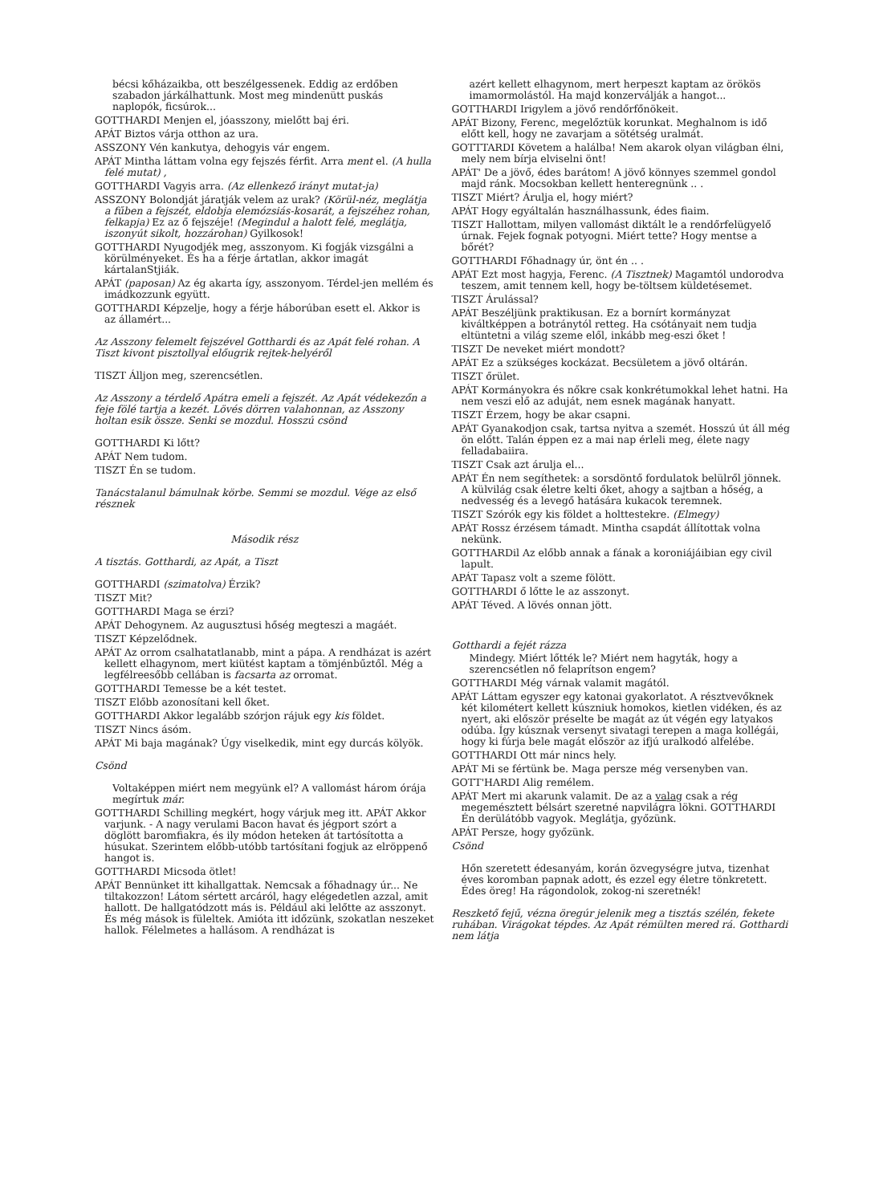bécsi kőházaikba, ott beszélgessenek. Eddig az erdőben szabadon járkálhattunk. Most meg mindenütt puskás naplopók, ficsúrok...
GOTTHARDI Menjen el, jóasszony, mielőtt baj éri.
APÁT Biztos várja otthon az ura.
ASSZONY Vén kankutya, dehogyis vár engem.
APÁT Mintha láttam volna egy fejszés férfit. Arra ment el. (A hulla felé mutat) ,
GOTTHARDI Vagyis arra. (Az ellenkező irányt mutat-ja)
ASSZONY Bolondját járatják velem az urak? (Körül-néz, meglátja a fűben a fejszét, eldobja elemózsiás-kosarát, a fejszéhez rohan, felkapja) Ez az ő fejszéje! (Megindul a halott felé, meglátja, iszonyút sikolt, hozzárohan) Gyilkosok!
GOTTHARDI Nyugodjék meg, asszonyom. Ki fogják vizsgálni a körülményeket. És ha a férje ártatlan, akkor imagát kártalanStjiák.
APÁT (paposan) Az ég akarta így, asszonyom. Térdel-jen mellém és imádkozzunk együtt.
GOTTHARDI Képzelje, hogy a férje háborúban esett el. Akkor is az államért...
Az Asszony felemelt fejszével Gotthardi és az Apát felé rohan. A Tiszt kivont pisztollyal előugrik rejtek-helyéről
TISZT Álljon meg, szerencsétlen.
Az Asszony a térdelő Apátra emeli a fejszét. Az Apát védekezőn a feje fölé tartja a kezét. Lövés dörren valahonnan, az Asszony holtan esik össze. Senki se mozdul. Hosszú csönd
GOTTHARDI Ki lőtt?
APÁT Nem tudom.
TISZT Én se tudom.
Tanácstalanul bámulnak körbe. Semmi se mozdul. Vége az első résznek
Második rész
A tisztás. Gotthardi, az Apát, a Tiszt
GOTTHARDI (szimatolva) Érzik?
TISZT Mit?
GOTTHARDI Maga se érzi?
APÁT Dehogynem. Az augusztusi hőség megteszi a magáét.
TISZT Képzelődnek.
APÁT Az orrom csalhatatlanabb, mint a pápa. A rendházat is azért kellett elhagynom, mert kiütést kaptam a tömjénbűztől. Még a legfélreesőbb cellában is facsarta az orromat.
GOTTHARDI Temesse be a két testet.
TISZT Előbb azonosítani kell őket.
GOTTHARDI Akkor legalább szórjon rájuk egy kis földet.
TISZT Nincs ásóm.
APÁT Mi baja magának? Úgy viselkedik, mint egy durcás kölyök.
Csönd
Voltaképpen miért nem megyünk el? A vallomást három órája megírtuk már.
GOTTHARDI Schilling megkért, hogy várjuk meg itt. APÁT Akkor varjunk. - A nagy verulami Bacon havat és jégport szórt a döglött baromfiakra, és ily módon heteken át tartósította a húsukat. Szerintem előbb-utóbb tartósítani fogjuk az elröppenő hangot is.
GOTTHARDI Micsoda ötlet!
APÁT Bennünket itt kihallgattak. Nemcsak a főhadnagy úr... Ne tiltakozzon! Látom sértett arcáról, hagy elégedetlen azzal, amit hallott. De hallgatódzott más is. Például aki lelőtte az asszonyt. És még mások is füleltek. Amióta itt időzünk, szokatlan neszeket hallok. Félelmetes a hallásom. A rendházat is
azért kellett elhagynom, mert herpeszt kaptam az örökös imamormolástól. Ha majd konzerválják a hangot...
GOTTHARDI Irigylem a jövő rendőrfőnökeit.
APÁT Bizony, Ferenc, megelőztük korunkat. Meghalnom is idő előtt kell, hogy ne zavarjam a sötétség uralmát.
GOTTTARDI Követem a halálba! Nem akarok olyan világban élni, mely nem bírja elviselni önt!
APÁT' De a jövő, édes barátom! A jövő könnyes szemmel gondol majd ránk. Mocsokban kellett henteregnünk .. .
TISZT Miért? Árulja el, hogy miért?
APÁT Hogy egyáltalán használhassunk, édes fiaim.
TISZT Hallottam, milyen vallomást diktált le a rendőrfelügyelő úrnak. Fejek fognak potyogni. Miért tette? Hogy mentse a bőrét?
GOTTHARDI Főhadnagy úr, önt én .. .
APÁT Ezt most hagyja, Ferenc. (A Tisztnek) Magamtól undorodva teszem, amit tennem kell, hogy be-töltsem küldetésemet.
TISZT Árulással?
APÁT Beszéljünk praktikusan. Ez a bornírt kormányzat kiváltképpen a botránytól retteg. Ha csótányait nem tudja eltüntetni a világ szeme elől, inkább meg-eszi őket !
TISZT De neveket miért mondott?
APÁT Ez a szükséges kockázat. Becsületem a jövő oltárán.
TISZT őrület.
APÁT Kormányokra és nőkre csak konkrétumokkal lehet hatni. Ha nem veszi elő az aduját, nem esnek magának hanyatt.
TISZT Érzem, hogy be akar csapni.
APÁT Gyanakodjon csak, tartsa nyitva a szemét. Hosszú út áll még ön előtt. Talán éppen ez a mai nap érleli meg, élete nagy felladabaiira.
TISZT Csak azt árulja el...
APÁT Én nem segíthetek: a sorsdöntő fordulatok belülről jönnek. A külvilág csak életre kelti őket, ahogy a sajtban a hőség, a nedvesség és a levegő hatására kukacok teremnek.
TISZT Szórók egy kis földet a holttestekre. (Elmegy)
APÁT Rossz érzésem támadt. Mintha csapdát állítottak volna nekünk.
GOTTHARDil Az előbb annak a fának a koroniájáibian egy civil lapult.
APÁT Tapasz volt a szeme fölött.
GOTTHARDI ő lőtte le az asszonyt.
APÁT Téved. A lövés onnan jött.
Gotthardi a fejét rázza
Mindegy. Miért lőtték le? Miért nem hagyták, hogy a szerencsétlen nő felaprítson engem?
GOTTHARDI Még várnak valamit magától.
APÁT Láttam egyszer egy katonai gyakorlatot. A résztvevőknek két kilométert kellett kúszniuk homokos, kietlen vidéken, és az nyert, aki először préselte be magát az út végén egy latyakos odúba. Így kúsznak versenyt sivatagi terepen a maga kollégái, hogy ki fúrja bele magát először az ifjú uralkodó alfelébe.
GOTTHARDI Ott már nincs hely.
APÁT Mi se fértünk be. Maga persze még versenyben van.
GOTT'HARDI Alig remélem.
APÁT Mert mi akarunk valamit. De az a valag csak a rég megemésztett bélsárt szeretné napvilágra lökni. GOTTHARDI Én derülátóbb vagyok. Meglátja, győzünk.
APÁT Persze, hogy győzünk.
Csönd
Hőn szeretett édesanyám, korán özvegységre jutva, tizenhat éves koromban papnak adott, és ezzel egy életre tönkretett. Édes öreg! Ha rágondolok, zokog-ni szeretnék!
Reszkető fejű, vézna öregúr jelenik meg a tisztás szélén, fekete ruhában. Virágokat tépdes. Az Apát rémülten mered rá. Gotthardi nem látja